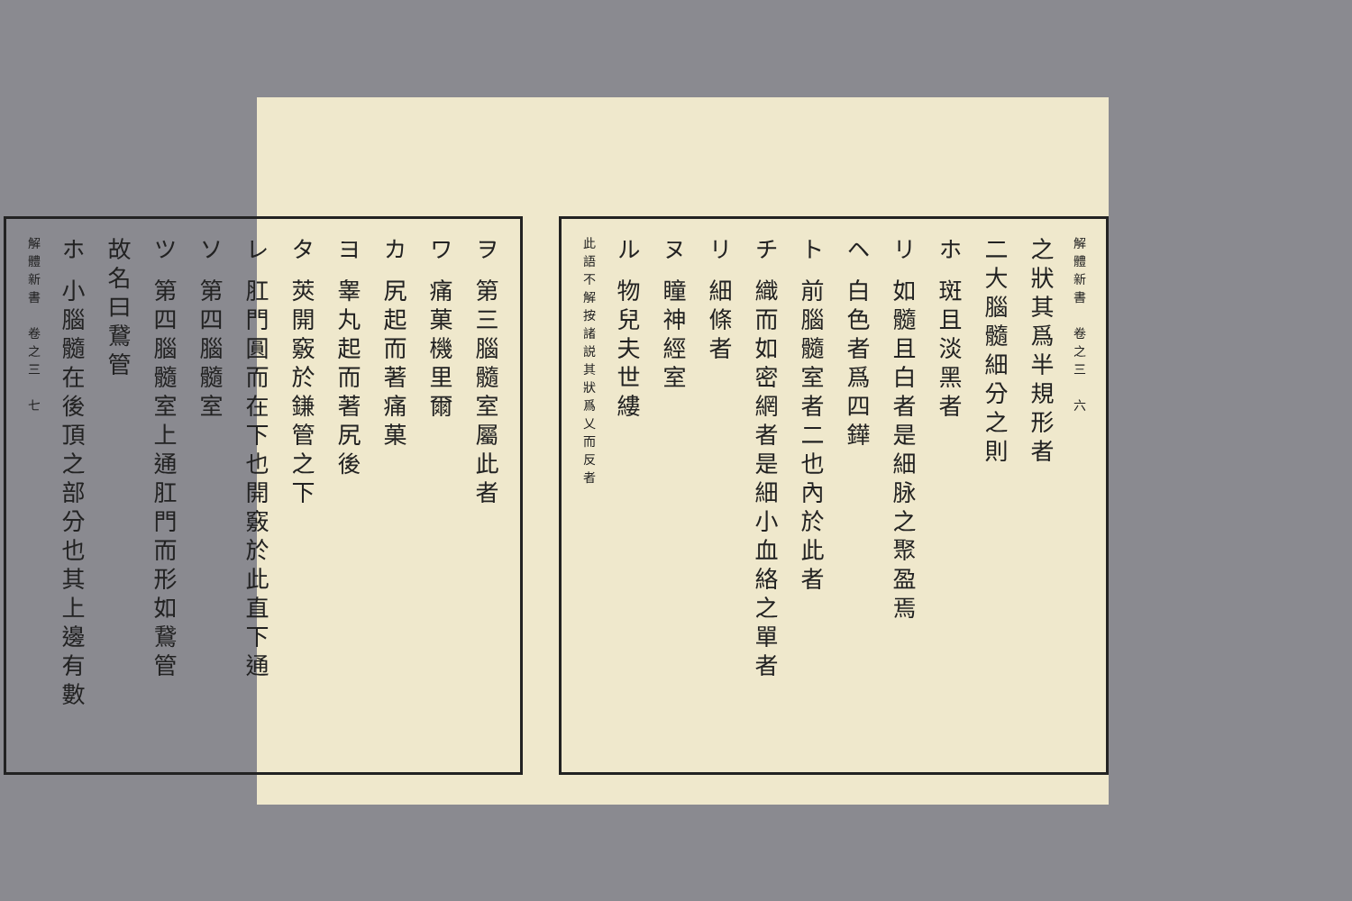解體新書　卷之三　六
之狀其爲半規形者
二大腦髓細分之則
ホ 斑且淡黑者
リ 如髓且白者是細脉之聚盈焉
ヘ 白色者爲四鏵
ト 前腦髓室者二也內於此者
チ 織而如密網者是細小血絡之單者
リ 細條者
ヌ 瞳神經室
ル 物兒夫世縷
此語不解按諸説其狀爲乂而反者
ヲ 第三腦髓室屬此者
ワ 痛菓機里爾
カ 尻起而著痛菓
ヨ 睾丸起而著尻後
タ 莢開竅於鎌管之下
レ 肛門圓而在下也開竅於此直下通
ソ 第四腦髓室
ツ 第四腦髓室上通肛門而形如鵞管
故名曰鵞管
ホ 小腦髓在後頂之部分也其上邊有數
解體新書　卷之三　七